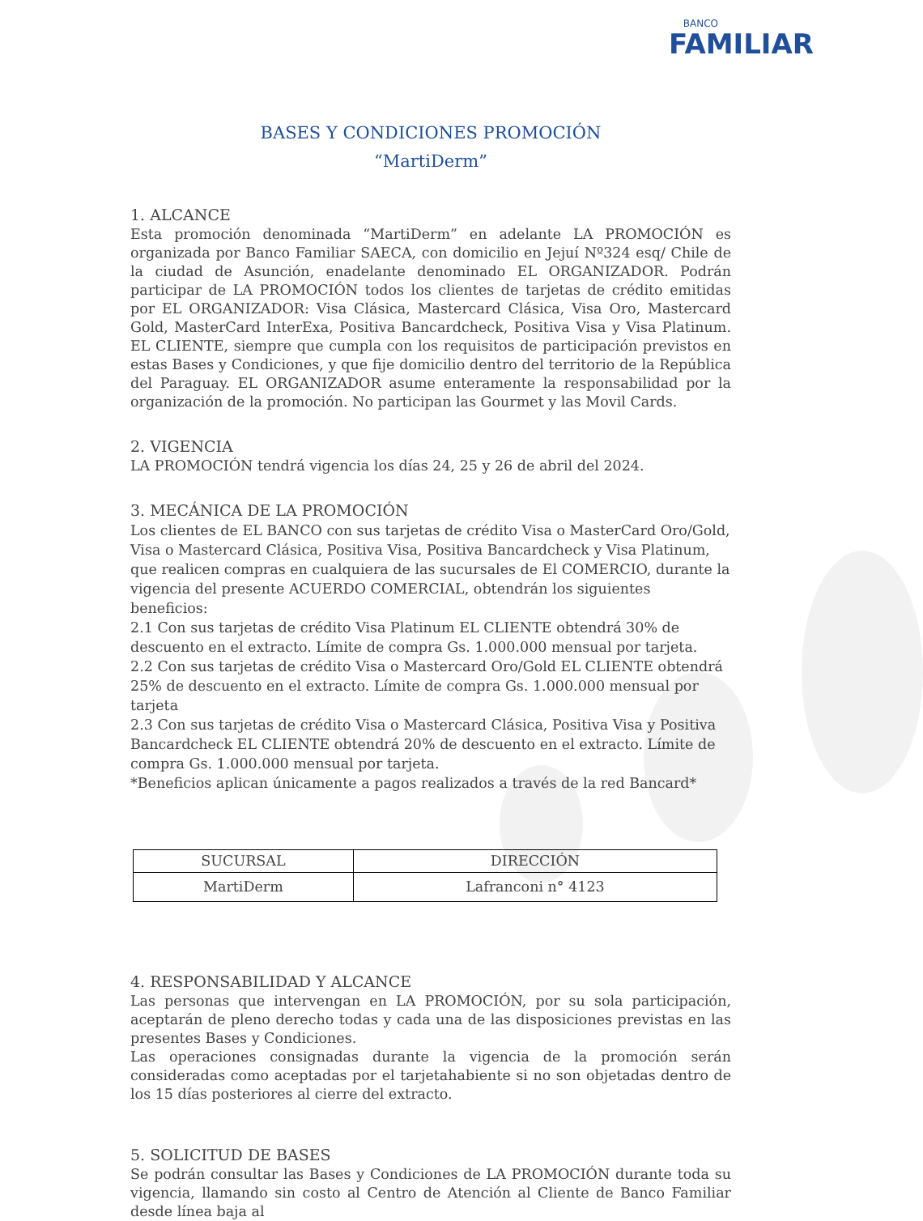BANCO
FAMILIAR
BASES Y CONDICIONES PROMOCIÓN
“MartiDerm”
1. ALCANCE
Esta promoción denominada “MartiDerm” en adelante LA PROMOCIÓN es organizada por Banco Familiar SAECA, con domicilio en Jejuí Nº324 esq/ Chile de la ciudad de Asunción, enadelante denominado EL ORGANIZADOR. Podrán participar de LA PROMOCIÓN todos los clientes de tarjetas de crédito emitidas por EL ORGANIZADOR: Visa Clásica, Mastercard Clásica, Visa Oro, Mastercard Gold, MasterCard InterExa, Positiva Bancardcheck, Positiva Visa y Visa Platinum. EL CLIENTE, siempre que cumpla con los requisitos de participación previstos en estas Bases y Condiciones, y que fije domicilio dentro del territorio de la República del Paraguay. EL ORGANIZADOR asume enteramente la responsabilidad por la organización de la promoción. No participan las Gourmet y las Movil Cards.
2. VIGENCIA
LA PROMOCIÓN tendrá vigencia los días 24, 25 y 26 de abril del 2024.
3. MECÁNICA DE LA PROMOCIÓN
Los clientes de EL BANCO con sus tarjetas de crédito Visa o MasterCard Oro/Gold, Visa o Mastercard Clásica, Positiva Visa, Positiva Bancardcheck y Visa Platinum, que realicen compras en cualquiera de las sucursales de El COMERCIO, durante la vigencia del presente ACUERDO COMERCIAL, obtendrán los siguientes beneficios:
2.1 Con sus tarjetas de crédito Visa Platinum EL CLIENTE obtendrá 30% de descuento en el extracto. Límite de compra Gs. 1.000.000 mensual por tarjeta.
2.2 Con sus tarjetas de crédito Visa o Mastercard Oro/Gold EL CLIENTE obtendrá 25% de descuento en el extracto. Límite de compra Gs. 1.000.000 mensual por tarjeta
2.3 Con sus tarjetas de crédito Visa o Mastercard Clásica, Positiva Visa y Positiva Bancardcheck EL CLIENTE obtendrá 20% de descuento en el extracto. Límite de compra Gs. 1.000.000 mensual por tarjeta.
*Beneficios aplican únicamente a pagos realizados a través de la red Bancard*
| SUCURSAL | DIRECCIÓN |
| --- | --- |
| MartiDerm | Lafranconi n° 4123 |
4. RESPONSABILIDAD Y ALCANCE
Las personas que intervengan en LA PROMOCIÓN, por su sola participación, aceptarán de pleno derecho todas y cada una de las disposiciones previstas en las presentes Bases y Condiciones.
Las operaciones consignadas durante la vigencia de la promoción serán consideradas como aceptadas por el tarjetahabiente si no son objetadas dentro de los 15 días posteriores al cierre del extracto.
5. SOLICITUD DE BASES
Se podrán consultar las Bases y Condiciones de LA PROMOCIÓN durante toda su vigencia, llamando sin costo al Centro de Atención al Cliente de Banco Familiar desde línea baja al